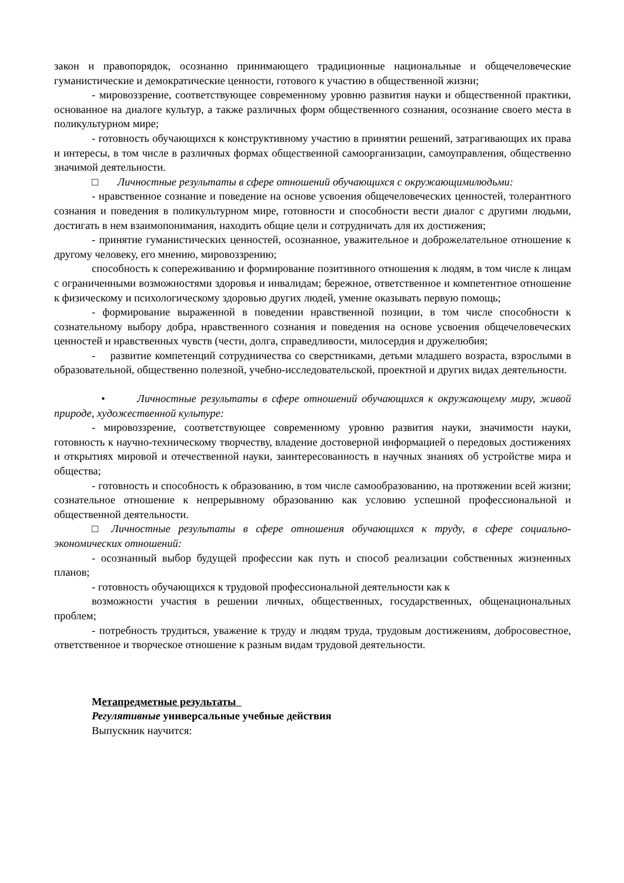закон и правопорядок, осознанно принимающего традиционные национальные и общечеловеческие гуманистические и демократические ценности, готового к участию в общественной жизни;
- мировоззрение, соответствующее современному уровню развития науки и общественной практики, основанное на диалоге культур, а также различных форм общественного сознания, осознание своего места в поликультурном мире;
- готовность обучающихся к конструктивному участию в принятии решений, затрагивающих их права и интересы, в том числе в различных формах общественной самоорганизации, самоуправления, общественно значимой деятельности.
□ Личностные результаты в сфере отношений обучающихся с окружающимилюдьми:
- нравственное сознание и поведение на основе усвоения общечеловеческих ценностей, толерантного сознания и поведения в поликультурном мире, готовности и способности вести диалог с другими людьми, достигать в нем взаимопонимания, находить общие цели и сотрудничать для их достижения;
- принятие гуманистических ценностей, осознанное, уважительное и доброжелательное отношение к другому человеку, его мнению, мировоззрению;
способность к сопереживанию и формирование позитивного отношения к людям, в том числе к лицам с ограниченными возможностями здоровья и инвалидам; бережное, ответственное и компетентное отношение к физическому и психологическому здоровью других людей, умение оказывать первую помощь;
- формирование выраженной в поведении нравственной позиции, в том числе способности к сознательному выбору добра, нравственного сознания и поведения на основе усвоения общечеловеческих ценностей и нравственных чувств (чести, долга, справедливости, милосердия и дружелюбия;
- развитие компетенций сотрудничества со сверстниками, детьми младшего возраста, взрослыми в образовательной, общественно полезной, учебно-исследовательской, проектной и других видах деятельности.
• Личностные результаты в сфере отношений обучающихся к окружающему миру, живой природе, художественной культуре:
- мировоззрение, соответствующее современному уровню развития науки, значимости науки, готовность к научно-техническому творчеству, владение достоверной информацией о передовых достижениях и открытиях мировой и отечественной науки, заинтересованность в научных знаниях об устройстве мира и общества;
- готовность и способность к образованию, в том числе самообразованию, на протяжении всей жизни; сознательное отношение к непрерывному образованию как условию успешной профессиональной и общественной деятельности.
□ Личностные результаты в сфере отношения обучающихся к труду, в сфере социально-экономических отношений:
- осознанный выбор будущей профессии как путь и способ реализации собственных жизненных планов;
- готовность обучающихся к трудовой профессиональной деятельности как к
возможности участия в решении личных, общественных, государственных, общенациональных проблем;
- потребность трудиться, уважение к труду и людям труда, трудовым достижениям, добросовестное, ответственное и творческое отношение к разным видам трудовой деятельности.
Метапредметные результаты
Регулятивные универсальные учебные действия
Выпускник научится: